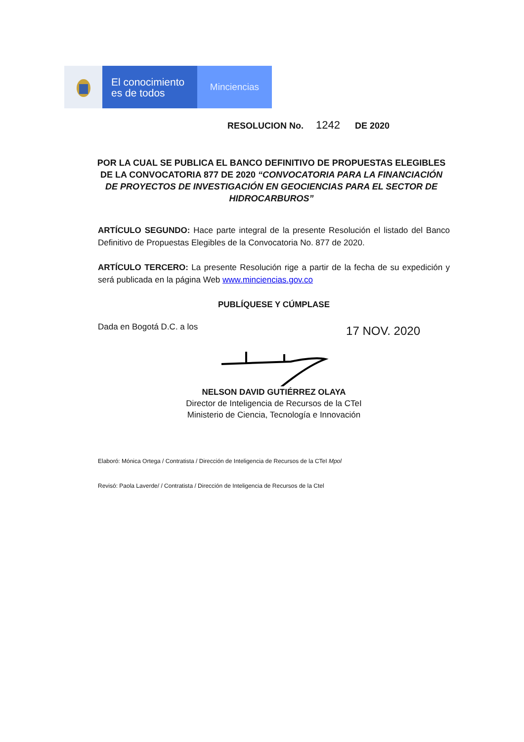El conocimiento
es de todos
Minciencias
RESOLUCION No. 1242 DE 2020
POR LA CUAL SE PUBLICA EL BANCO DEFINITIVO DE PROPUESTAS ELEGIBLES DE LA CONVOCATORIA 877 DE 2020 “CONVOCATORIA PARA LA FINANCIACIÓN DE PROYECTOS DE INVESTIGACIÓN EN GEOCIENCIAS PARA EL SECTOR DE HIDROCARBUROS”
ARTÍCULO SEGUNDO: Hace parte integral de la presente Resolución el listado del Banco Definitivo de Propuestas Elegibles de la Convocatoria No. 877 de 2020.
ARTÍCULO TERCERO: La presente Resolución rige a partir de la fecha de su expedición y será publicada en la página Web www.minciencias.gov.co
PUBLÍQUESE Y CÚMPLASE
Dada en Bogotá D.C. a los 17 NOV. 2020
NELSON DAVID GUTIÉRREZ OLAYA
Director de Inteligencia de Recursos de la CTeI
Ministerio de Ciencia, Tecnología e Innovación
Elaboró: Mónica Ortega / Contratista / Dirección de Inteligencia de Recursos de la CTeI Mpol
Revisó: Paola Laverde/ / Contratista / Dirección de Inteligencia de Recursos de la Ctel